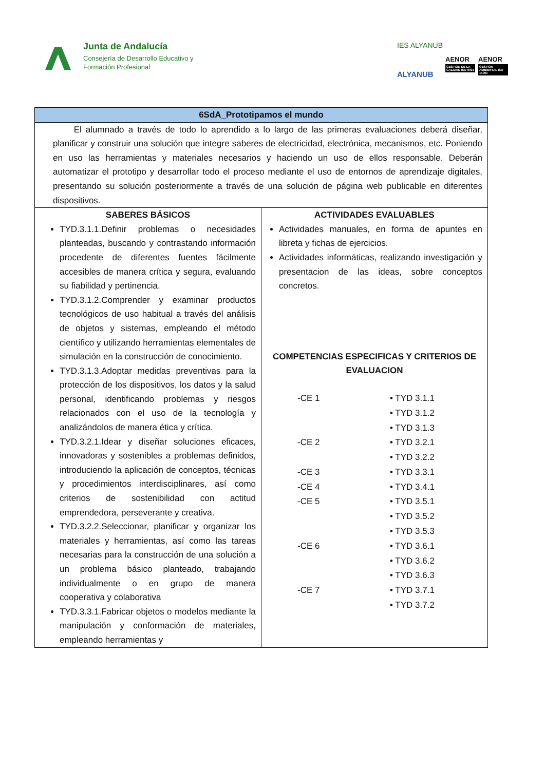Junta de Andalucía
Consejería de Desarrollo Educativo y
Formación Profesional
IES ALYANUB
ALYANUB
AENOR
GESTIÓN DE LA CALIDAD ISO 9001
AENOR
GESTIÓN AMBIENTAL ISO 14001
| 6SdA_Prototipamos el mundo | |
| --- | --- |
| El alumnado a través de todo lo aprendido a lo largo de las primeras evaluaciones deberá diseñar, planificar y construir una solución que integre saberes de electricidad, electrónica, mecanismos, etc. Poniendo en uso las herramientas y materiales necesarios y haciendo un uso de ellos responsable. Deberán automatizar el prototipo y desarrollar todo el proceso mediante el uso de entornos de aprendizaje digitales, presentando su solución posteriormente a través de una solución de página web publicable en diferentes dispositivos. | |
| SABERES BÁSICOS TYD.3.1.1.Definir problemas o necesidades planteadas, buscando y contrastando información procedente de diferentes fuentes fácilmente accesibles de manera crítica y segura, evaluando su fiabilidad y pertinencia. TYD.3.1.2.Comprender y examinar productos tecnológicos de uso habitual a través del análisis de objetos y sistemas, empleando el método científico y utilizando herramientas elementales de simulación en la construcción de conocimiento. TYD.3.1.3.Adoptar medidas preventivas para la protección de los dispositivos, los datos y la salud personal, identificando problemas y riesgos relacionados con el uso de la tecnología y analizándolos de manera ética y crítica. TYD.3.2.1.Idear y diseñar soluciones eficaces, innovadoras y sostenibles a problemas definidos, introduciendo la aplicación de conceptos, técnicas y procedimientos interdisciplinares, así como criterios de sostenibilidad con actitud emprendedora, perseverante y creativa. TYD.3.2.2.Seleccionar, planificar y organizar los materiales y herramientas, así como las tareas necesarias para la construcción de una solución a un problema básico planteado, trabajando individualmente o en grupo de manera cooperativa y colaborativa TYD.3.3.1.Fabricar objetos o modelos mediante la manipulación y conformación de materiales, empleando herramientas y | ACTIVIDADES EVALUABLES Actividades manuales, en forma de apuntes en libreta y fichas de ejercicios. Actividades informáticas, realizando investigación y presentacion de las ideas, sobre conceptos concretos. COMPETENCIAS ESPECIFICAS Y CRITERIOS DE EVALUACION -CE 1 • TYD 3.1.1 • TYD 3.1.2 • TYD 3.1.3 -CE 2 • TYD 3.2.1 • TYD 3.2.2 -CE 3 • TYD 3.3.1 -CE 4 • TYD 3.4.1 -CE 5 • TYD 3.5.1 • TYD 3.5.2 • TYD 3.5.3 -CE 6 • TYD 3.6.1 • TYD 3.6.2 • TYD 3.6.3 -CE 7 • TYD 3.7.1 • TYD 3.7.2 |